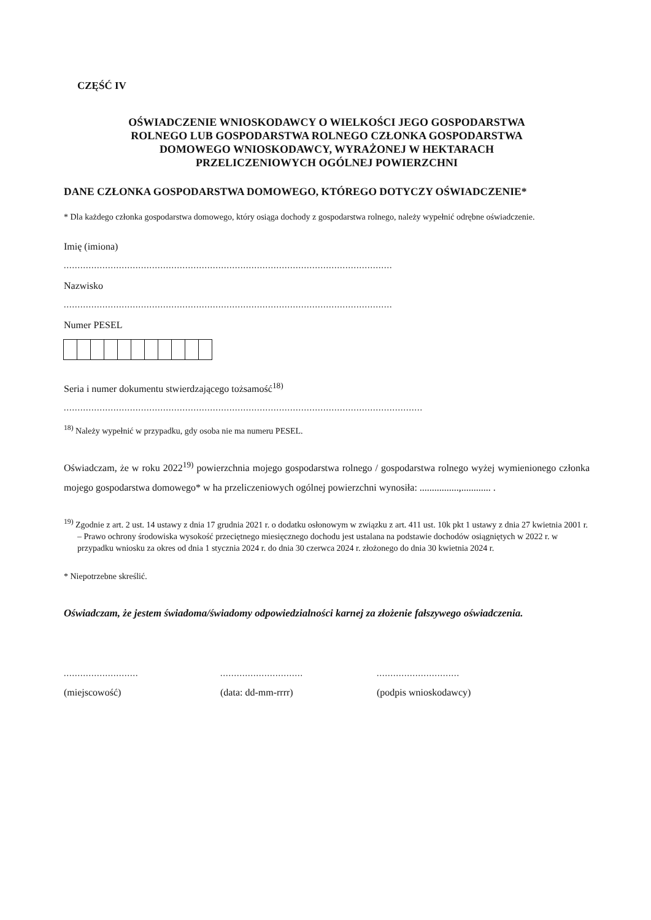CZĘŚĆ IV
OŚWIADCZENIE WNIOSKODAWCY O WIELKOŚCI JEGO GOSPODARSTWA
ROLNEGO LUB GOSPODARSTWA ROLNEGO CZŁONKA GOSPODARSTWA
DOMOWEGO WNIOSKODAWCY, WYRAŻONEJ W HEKTARACH
PRZELICZENIOWYCH OGÓLNEJ POWIERZCHNI
DANE CZŁONKA GOSPODARSTWA DOMOWEGO, KTÓREGO DOTYCZY OŚWIADCZENIE*
* Dla każdego członka gospodarstwa domowego, który osiąga dochody z gospodarstwa rolnego, należy wypełnić odrębne oświadczenie.
Imię (imiona)
.......................................................................................................................
Nazwisko
.......................................................................................................................
Numer PESEL
Seria i numer dokumentu stwierdzającego tożsamość<sup>18)</sup>
..................................................................................................................................
<sup>18)</sup> Należy wypełnić w przypadku, gdy osoba nie ma numeru PESEL.
Oświadczam, że w roku 2022<sup>19)</sup> powierzchnia mojego gospodarstwa rolnego / gospodarstwa rolnego wyżej wymienionego członka mojego gospodarstwa domowego* w ha przeliczeniowych ogólnej powierzchni wynosiła: ................,............ .
<sup>19)</sup> Zgodnie z art. 2 ust. 14 ustawy z dnia 17 grudnia 2021 r. o dodatku osłonowym w związku z art. 411 ust. 10k pkt 1 ustawy z dnia 27 kwietnia 2001 r. – Prawo ochrony środowiska wysokość przeciętnego miesięcznego dochodu jest ustalana na podstawie dochodów osiągniętych w 2022 r. w przypadku wniosku za okres od dnia 1 stycznia 2024 r. do dnia 30 czerwca 2024 r. złożonego do dnia 30 kwietnia 2024 r.
* Niepotrzebne skreślić.
Oświadczam, że jestem świadoma/świadomy odpowiedzialności karnej za złożenie fałszywego oświadczenia.
...........................
(miejscowość)
..............................
(data: dd-mm-rrrr)
..............................
(podpis wnioskodawcy)